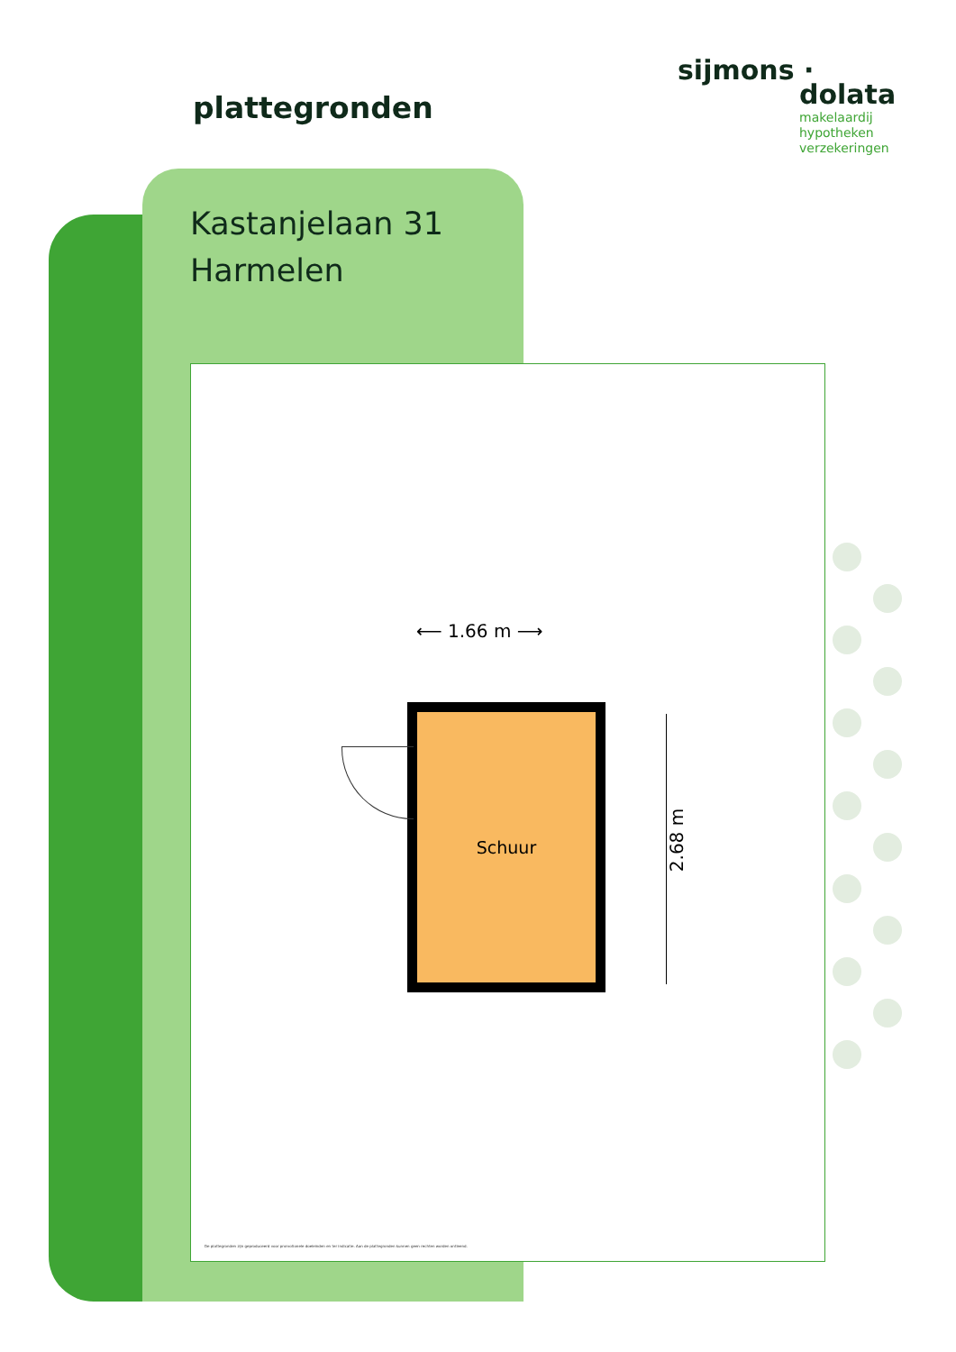plattegronden
sijmons ·
dolata
makelaardij
hypotheken
verzekeringen
Kastanjelaan 31
Harmelen
⟵ 1.66 m ⟶
Schuur
2.68 m
De plattegronden zijn geproduceerd voor promotionele doeleinden en ter indicatie. Aan de plattegronden kunnen geen rechten worden ontleend.